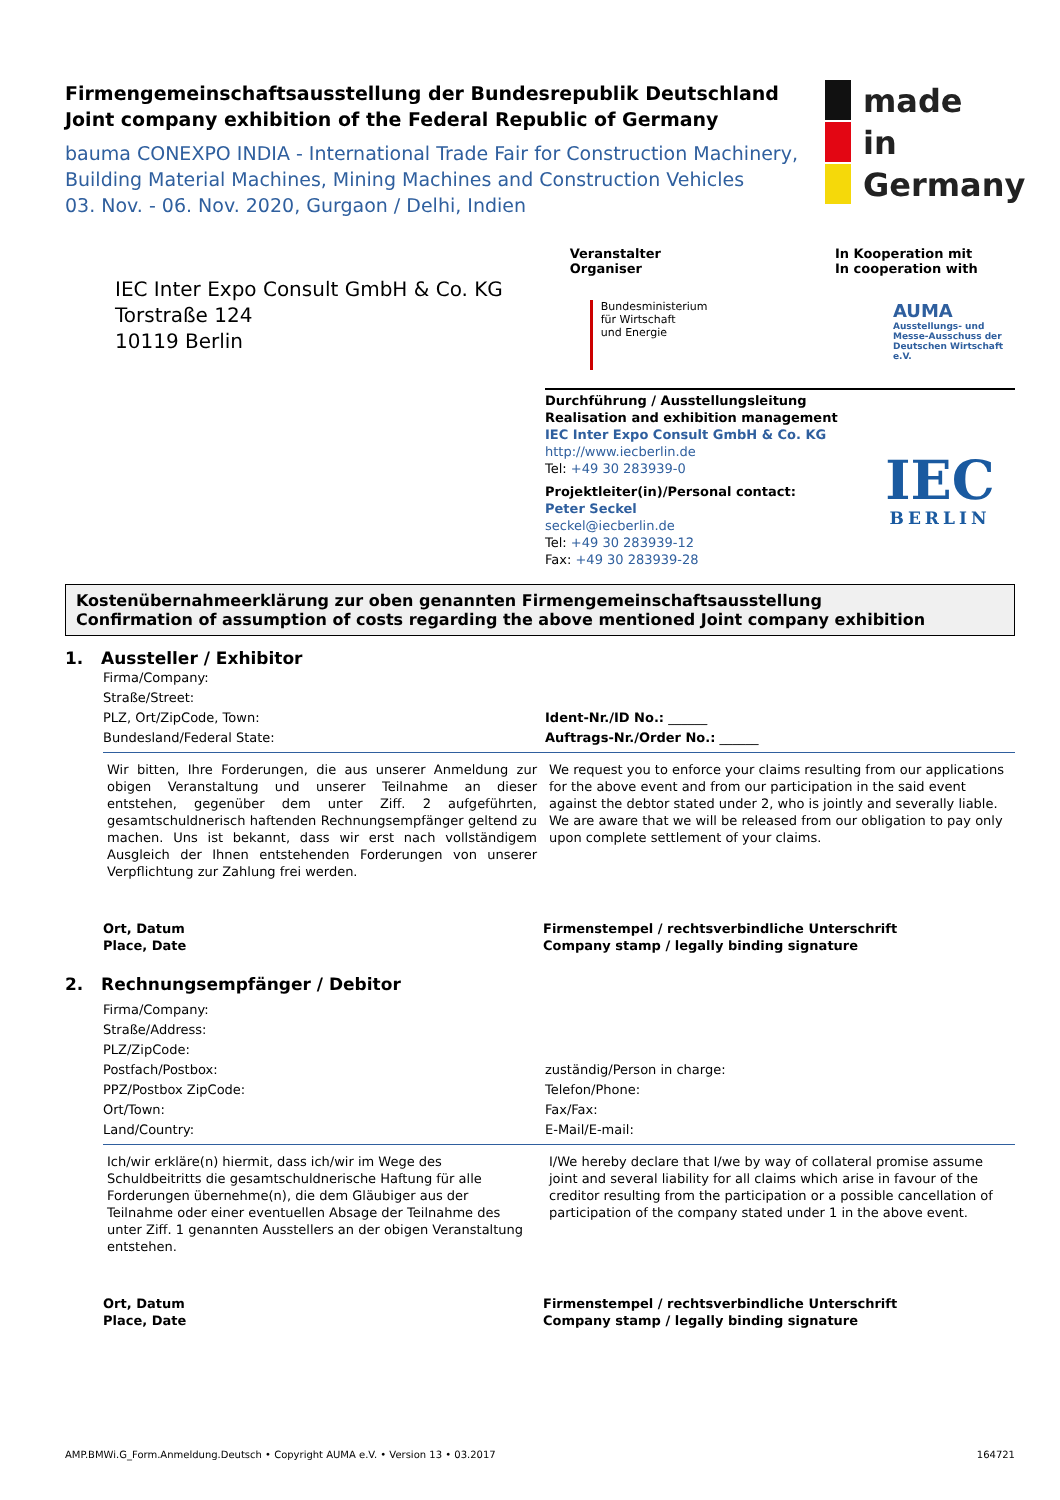Firmengemeinschaftsausstellung der Bundesrepublik Deutschland
Joint company exhibition of the Federal Republic of Germany
bauma CONEXPO INDIA - International Trade Fair for Construction Machinery,
Building Material Machines, Mining Machines and Construction Vehicles
03. Nov. - 06. Nov. 2020, Gurgaon / Delhi, Indien
made
in
Germany
IEC Inter Expo Consult GmbH & Co. KG
Torstraße 124
10119 Berlin
Veranstalter
Organiser
Bundesministerium
für Wirtschaft
und Energie
In Kooperation mit
In cooperation with
AUMA
Ausstellungs- und
Messe-Ausschuss der
Deutschen Wirtschaft e.V.
Durchführung / Ausstellungsleitung
Realisation and exhibition management
IEC Inter Expo Consult GmbH & Co. KG
http://www.iecberlin.de
Tel: +49 30 283939-0
Projektleiter(in)/Personal contact:
Peter Seckel
seckel@iecberlin.de
Tel: +49 30 283939-12
Fax: +49 30 283939-28
IEC
BERLIN
Kostenübernahmeerklärung zur oben genannten Firmengemeinschaftsausstellung
Confirmation of assumption of costs regarding the above mentioned Joint company exhibition
1. Aussteller / Exhibitor
Firma/Company:
Straße/Street:
PLZ, Ort/ZipCode, Town:
Bundesland/Federal State:
Ident-Nr./ID No.: ______
Auftrags-Nr./Order No.: ______
Wir bitten, Ihre Forderungen, die aus unserer Anmeldung zur obigen Veranstaltung und unserer Teilnahme an dieser entstehen, gegenüber dem unter Ziff. 2 aufgeführten, gesamtschuldnerisch haftenden Rechnungsempfänger geltend zu machen. Uns ist bekannt, dass wir erst nach vollständigem Ausgleich der Ihnen entstehenden Forderungen von unserer Verpflichtung zur Zahlung frei werden.
We request you to enforce your claims resulting from our applications for the above event and from our participation in the said event against the debtor stated under 2, who is jointly and severally liable. We are aware that we will be released from our obligation to pay only upon complete settlement of your claims.
Ort, Datum
Place, Date
Firmenstempel / rechtsverbindliche Unterschrift
Company stamp / legally binding signature
2. Rechnungsempfänger / Debitor
Firma/Company:
Straße/Address:
PLZ/ZipCode:
Postfach/Postbox:
PPZ/Postbox ZipCode:
Ort/Town:
Land/Country:
zuständig/Person in charge:
Telefon/Phone:
Fax/Fax:
E-Mail/E-mail:
Ich/wir erkläre(n) hiermit, dass ich/wir im Wege des Schuldbeitritts die gesamtschuldnerische Haftung für alle Forderungen übernehme(n), die dem Gläubiger aus der Teilnahme oder einer eventuellen Absage der Teilnahme des unter Ziff. 1 genannten Ausstellers an der obigen Veranstaltung entstehen.
I/We hereby declare that I/we by way of collateral promise assume joint and several liability for all claims which arise in favour of the creditor resulting from the participation or a possible cancellation of participation of the company stated under 1 in the above event.
Ort, Datum
Place, Date
Firmenstempel / rechtsverbindliche Unterschrift
Company stamp / legally binding signature
AMP.BMWi.G_Form.Anmeldung.Deutsch • Copyright AUMA e.V. • Version 13 • 03.2017 164721